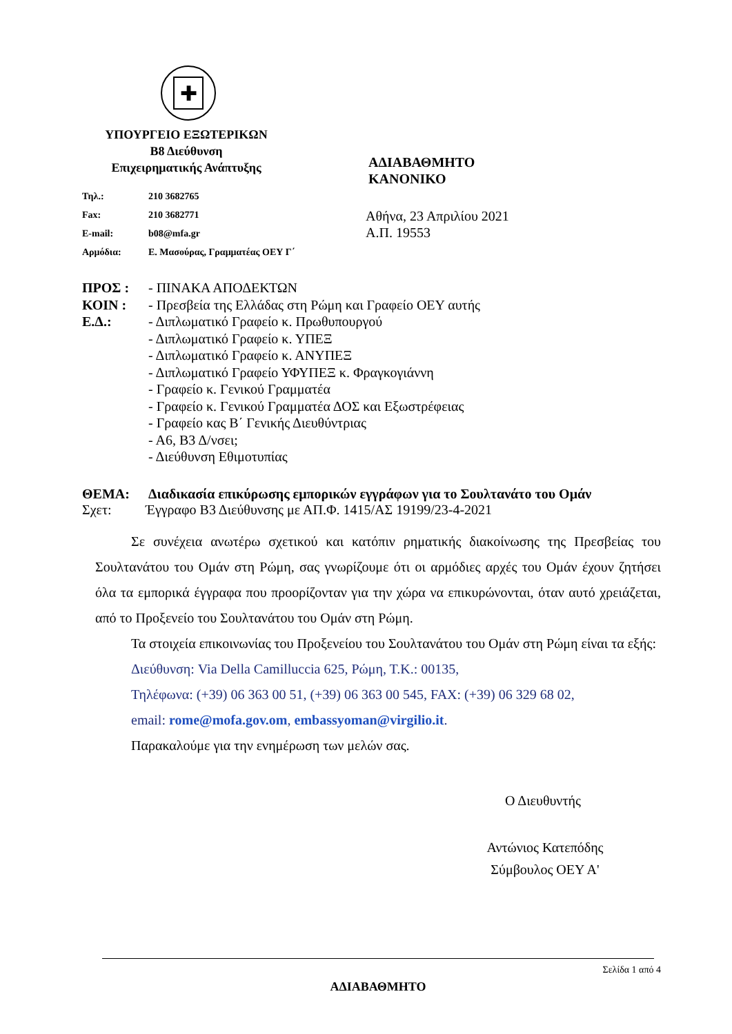✚
ΥΠΟΥΡΓΕΙΟ ΕΞΩΤΕΡΙΚΩΝ
Β8 Διεύθυνση
Επιχειρηματικής Ανάπτυξης
Τηλ.: 210 3682765
Fax: 210 3682771
E-mail: b08@mfa.gr
Αρμόδια: Ε. Μασούρας, Γραμματέας ΟΕΥ Γ΄
ΑΔΙΑΒΑΘΜΗΤΟ
ΚΑΝΟΝΙΚΟ
Αθήνα, 23 Απριλίου 2021
Α.Π. 19553
ΠΡΟΣ : - ΠΙΝΑΚΑ ΑΠΟΔΕΚΤΩΝ
ΚΟΙΝ : - Πρεσβεία της Ελλάδας στη Ρώμη και Γραφείο ΟΕΥ αυτής
Ε.Δ.: - Διπλωματικό Γραφείο κ. Πρωθυπουργού
- Διπλωματικό Γραφείο κ. ΥΠΕΞ
- Διπλωματικό Γραφείο κ. ΑΝΥΠΕΞ
- Διπλωματικό Γραφείο ΥΦΥΠΕΞ κ. Φραγκογιάννη
- Γραφείο κ. Γενικού Γραμματέα
- Γραφείο κ. Γενικού Γραμματέα ΔΟΣ και Εξωστρέφειας
- Γραφείο κας Β΄ Γενικής Διευθύντριας
- Α6, Β3 Δ/νσει;
- Διεύθυνση Εθιμοτυπίας
ΘΕΜΑ: Διαδικασία επικύρωσης εμπορικών εγγράφων για το Σουλτανάτο του Ομάν
Σχετ: Έγγραφο Β3 Διεύθυνσης με ΑΠ.Φ. 1415/ΑΣ 19199/23-4-2021
Σε συνέχεια ανωτέρω σχετικού και κατόπιν ρηματικής διακοίνωσης της Πρεσβείας του Σουλτανάτου του Ομάν στη Ρώμη, σας γνωρίζουμε ότι οι αρμόδιες αρχές του Ομάν έχουν ζητήσει όλα τα εμπορικά έγγραφα που προορίζονταν για την χώρα να επικυρώνονται, όταν αυτό χρειάζεται, από το Προξενείο του Σουλτανάτου του Ομάν στη Ρώμη.
Τα στοιχεία επικοινωνίας του Προξενείου του Σουλτανάτου του Ομάν στη Ρώμη είναι τα εξής:
Διεύθυνση: Via Della Camilluccia 625, Ρώμη, Τ.Κ.: 00135,
Τηλέφωνα: (+39) 06 363 00 51, (+39) 06 363 00 545, FAX: (+39) 06 329 68 02,
email: rome@mofa.gov.om, embassyoman@virgilio.it.
Παρακαλούμε για την ενημέρωση των μελών σας.
Ο Διευθυντής
Αντώνιος Κατεπόδης
Σύμβουλος ΟΕΥ Α'
Σελίδα 1 από 4
ΑΔΙΑΒΑΘΜΗΤΟ